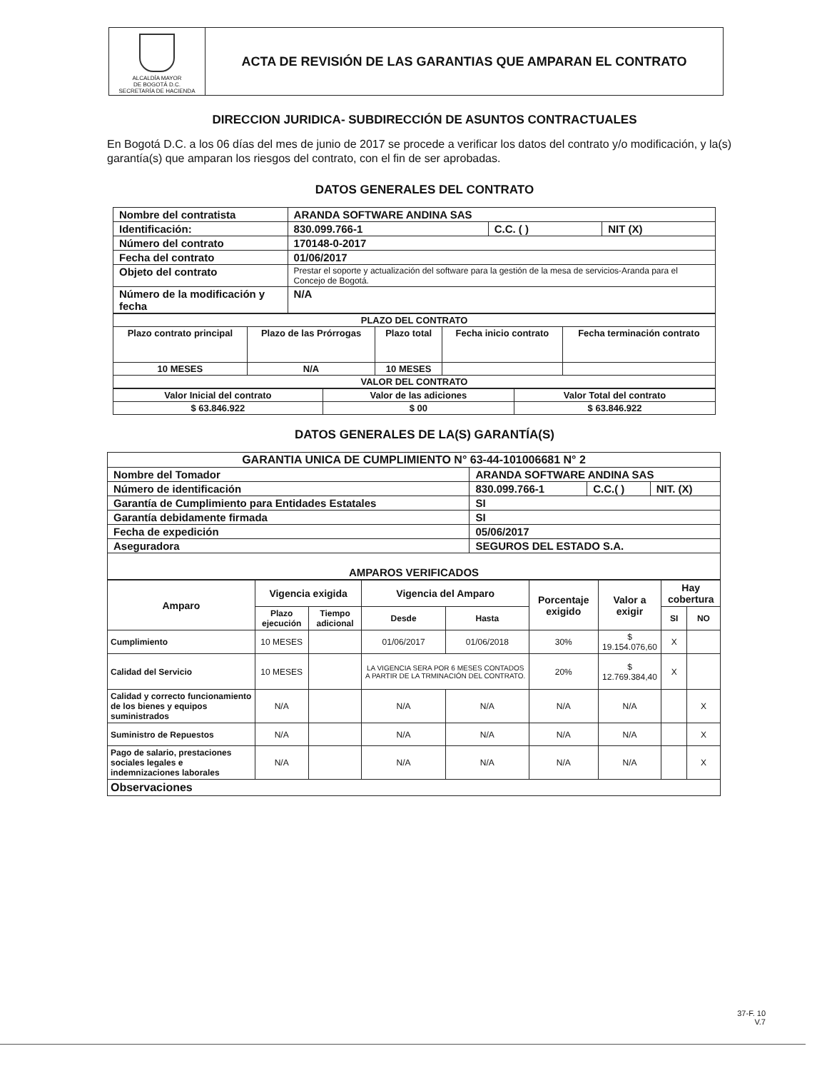ALCALDÍA MAYOR
DE BOGOTÁ D.C.
SECRETARÍA DE HACIENDA
ACTA DE REVISIÓN DE LAS GARANTIAS QUE AMPARAN EL CONTRATO
DIRECCION JURIDICA- SUBDIRECCIÓN DE ASUNTOS CONTRACTUALES
En Bogotá D.C. a los 06 días del mes de junio de 2017 se procede a verificar los datos del contrato y/o modificación, y la(s) garantía(s) que amparan los riesgos del contrato, con el fin de ser aprobadas.
DATOS GENERALES DEL CONTRATO
| Nombre del contratista | ARANDA SOFTWARE ANDINA SAS | | |
| Identificación: | 830.099.766-1 | C.C. ( ) | NIT (X) |
| Número del contrato | 170148-0-2017 | | |
| Fecha del contrato | 01/06/2017 | | |
| Objeto del contrato | Prestar el soporte y actualización del software para la gestión de la mesa de servicios-Aranda para el Concejo de Bogotá. | | |
| Número de la modificación y fecha | N/A | | |
| PLAZO DEL CONTRATO | | | | |
| Plazo contrato principal | Plazo de las Prórrogas | Plazo total | Fecha inicio contrato | Fecha terminación contrato |
| 10 MESES | N/A | 10 MESES | | |
| VALOR DEL CONTRATO | | | | |
| Valor Inicial del contrato | Valor de las adiciones | Valor Total del contrato |
| $ 63.846.922 | $ 00 | $ 63.846.922 |
DATOS GENERALES DE LA(S) GARANTÍA(S)
| GARANTIA UNICA DE CUMPLIMIENTO N° 63-44-101006681 N° 2 | | | |
| Nombre del Tomador | ARANDA SOFTWARE ANDINA SAS | | |
| Número de identificación | 830.099.766-1 | C.C.( ) | NIT. (X) |
| Garantía de Cumplimiento para Entidades Estatales | SI | | |
| Garantía debidamente firmada | SI | | |
| Fecha de expedición | 05/06/2017 | | |
| Aseguradora | SEGUROS DEL ESTADO S.A. | | |
| AMPAROS VERIFICADOS | | | |
| Amparo | Vigencia exigida | | Vigencia del Amparo | | Porcentaje exigido | Valor a exigir | Hay cobertura | |
| --- | --- | --- | --- | --- | --- | --- | --- | --- |
| | Plazo ejecución | Tiempo adicional | Desde | Hasta | | | SI | NO |
| Cumplimiento | 10 MESES | | 01/06/2017 | 01/06/2018 | 30% | $ 19.154.076,60 | X | |
| Calidad del Servicio | 10 MESES | | LA VIGENCIA SERA POR 6 MESES CONTADOS A PARTIR DE LA TRMINACIÓN DEL CONTRATO. | | 20% | $ 12.769.384,40 | X | |
| Calidad y correcto funcionamiento de los bienes y equipos suministrados | N/A | | N/A | N/A | N/A | N/A | | X |
| Suministro de Repuestos | N/A | | N/A | N/A | N/A | N/A | | X |
| Pago de salario, prestaciones sociales legales e indemnizaciones laborales | N/A | | N/A | N/A | N/A | N/A | | X |
| Observaciones | | | | | | | | |
37-F. 10
V.7